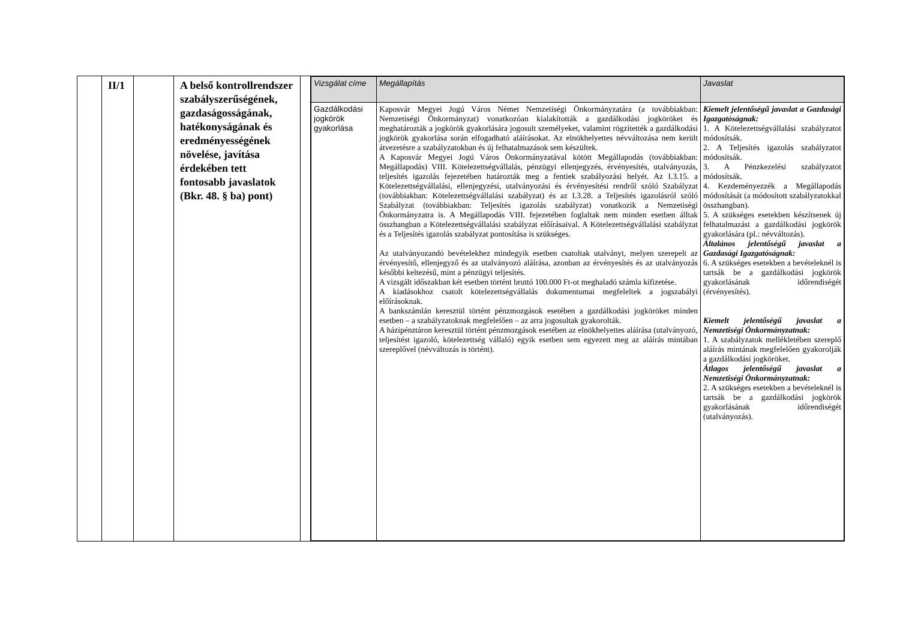| | II/1 | | A belső kontrollrendszer szabályszerűségének, gazdaságosságának, hatékonyságának és eredményességének növelése, javítása érdekében tett fontosabb javaslatok (Bkr. 48. § ba) pont) | | / Vizsgálat címe / Megállapítás / Javaslat / / --- / --- / --- / / Gazdálkodási jogkörök gyakorlása / Kaposvár Megyei Jogú Város Német Nemzetiségi Önkormányzatára (a továbbiakban: Nemzetiségi Önkormányzat) vonatkozóan kialakították a gazdálkodási jogköröket és meghatározták a jogkörök gyakorlására jogosult személyeket, valamint rögzítették a gazdálkodási jogkörök gyakorlása során elfogadható aláírásokat. Az elnökhelyettes névváltozása nem került átvezetésre a szabályzatokban és új felhatalmazások sem készültek. A Kaposvár Megyei Jogú Város Önkormányzatával kötött Megállapodás (továbbiakban: Megállapodás) VIII. Kötelezettségvállalás, pénzügyi ellenjegyzés, érvényesítés, utalványozás, teljesítés igazolás fejezetében határozták meg a fentiek szabályozási helyét. Az I.3.15. a Kötelezettségvállalási, ellenjegyzési, utalványozási és érvényesítési rendről szóló Szabályzat (továbbiakban: Kötelezettségvállalási szabályzat) és az I.3.28. a Teljesítés igazolásról szóló Szabályzat (továbbiakban: Teljesítés igazolás szabályzat) vonatkozik a Nemzetiségi Önkormányzatra is. A Megállapodás VIII. fejezetében foglaltak nem minden esetben álltak összhangban a Kötelezettségvállalási szabályzat előírásaival. A Kötelezettségvállalási szabályzat és a Teljesítés igazolás szabályzat pontosítása is szükséges. Az utalványozandó bevételekhez mindegyik esetben csatoltak utalványt, melyen szerepelt az érvényesítő, ellenjegyző és az utalványozó aláírása, azonban az érvényesítés és az utalványozás későbbi keltezésű, mint a pénzügyi teljesítés. A vizsgált időszakban két esetben történt bruttó 100.000 Ft-ot meghaladó számla kifizetése. A kiadásokhoz csatolt kötelezettségvállalás dokumentumai megfeleltek a jogszabályi előírásoknak. A bankszámlán keresztül történt pénzmozgások esetében a gazdálkodási jogköröket minden esetben – a szabályzatoknak megfelelően – az arra jogosultak gyakorolták. A házipénztáron keresztül történt pénzmozgások esetében az elnökhelyettes aláírása (utalványozó, teljesítést igazoló, kötelezettség vállaló) egyik esetben sem egyezett meg az aláírás mintában szereplővel (névváltozás is történt). / Kiemelt jelentőségű javaslat a Gazdasági Igazgatóságnak: 1. A Kötelezettségvállalási szabályzatot módosítsák. 2. A Teljesítés igazolás szabályzatot módosítsák. 3. A Pénzkezelési szabályzatot módosítsák. 4. Kezdeményezzék a Megállapodás módosítását (a módosított szabályzatokkal összhangban). 5. A szükséges esetekben készítsenek új felhatalmazást a gazdálkodási jogkörök gyakorlására (pl.: névváltozás). Általános jelentőségű javaslat a Gazdasági Igazgatóságnak: 6. A szükséges esetekben a bevételeknél is tartsák be a gazdálkodási jogkörök gyakorlásának időrendiségét (érvényesítés). Kiemelt jelentőségű javaslat a Nemzetiségi Önkormányzatnak: 1. A szabályzatok mellékletében szereplő aláírás mintának megfelelően gyakorolják a gazdálkodási jogköröket. Átlagos jelentőségű javaslat a Nemzetiségi Önkormányzatnak: 2. A szükséges esetekben a bevételeknél is tartsák be a gazdálkodási jogkörök gyakorlásának időrendiségét (utalványozás). / |